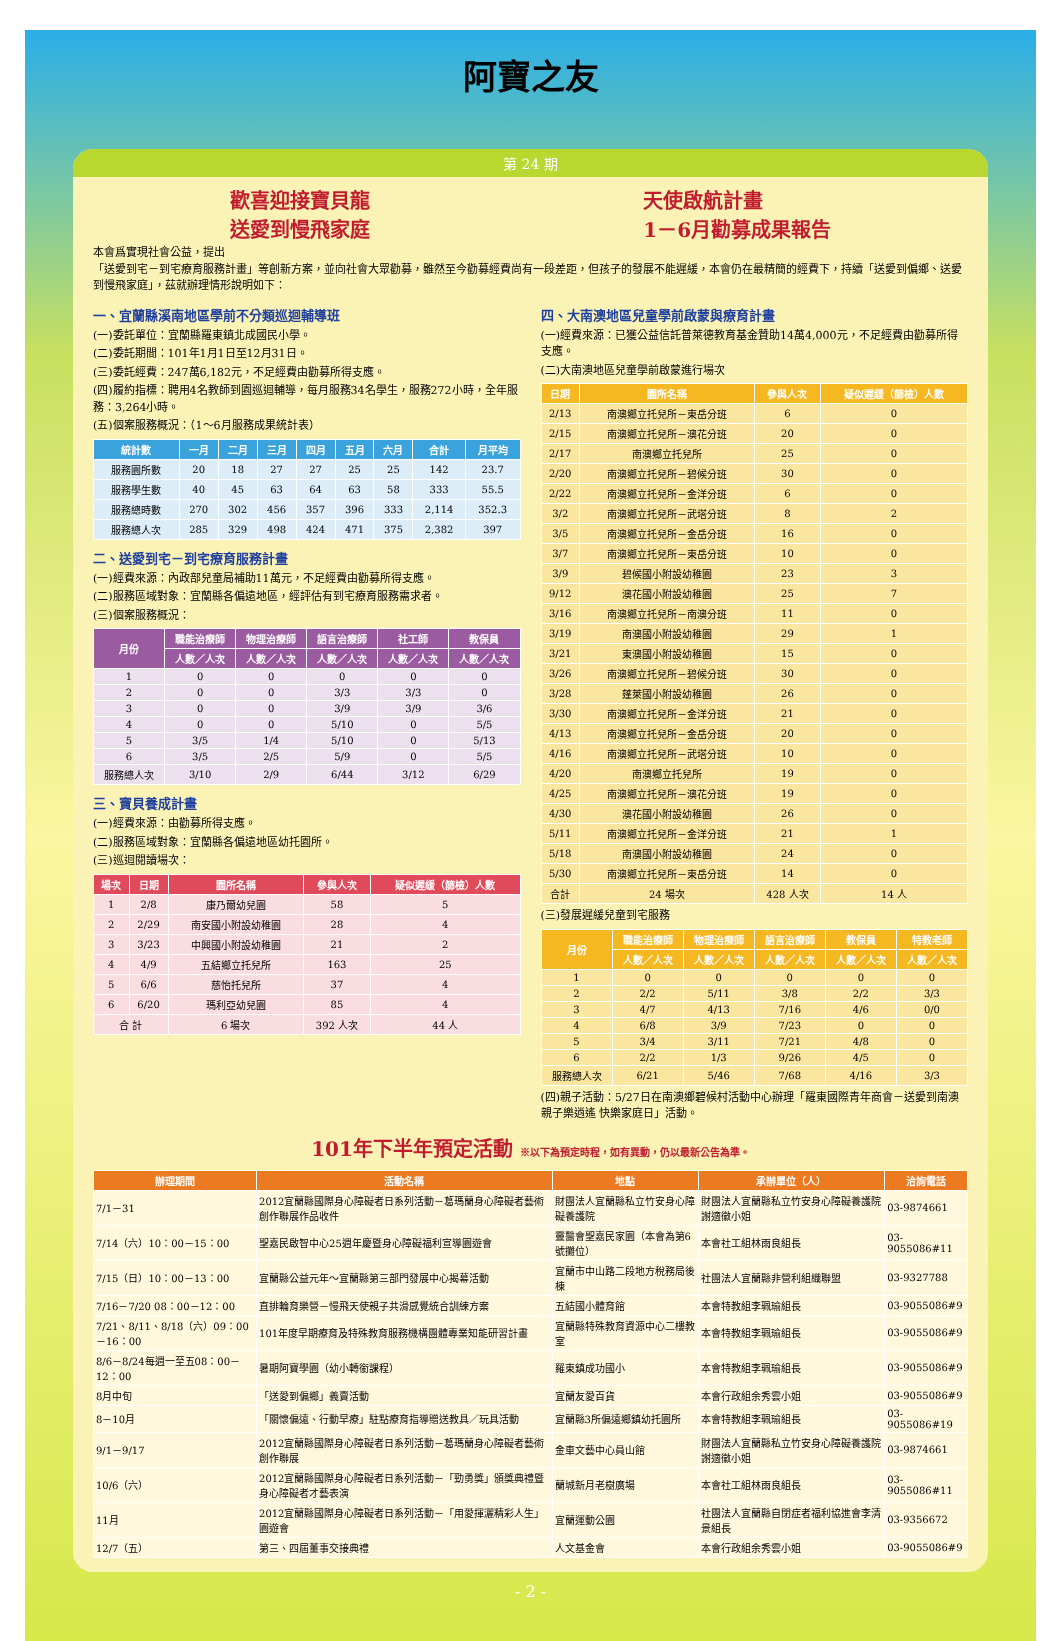阿寶之友
第 24 期
歡喜迎接寶貝龍
送愛到慢飛家庭
天使啟航計畫
1－6月勸募成果報告
本會爲實現社會公益，提出
「送愛到宅－到宅療育服務計畫」等創新方案，並向社會大眾勸募，雖然至今勸募經費尚有一段差距，但孩子的發展不能遲緩，本會仍在最精簡的經費下，持續「送愛到偏鄉、送愛到慢飛家庭」，茲就辦理情形說明如下：
一、宜蘭縣溪南地區學前不分類巡迴輔導班
(一)委託單位：宜蘭縣羅東鎮北成國民小學。
(二)委託期間：101年1月1日至12月31日。
(三)委託經費：247萬6,182元，不足經費由勸募所得支應。
(四)履約指標：聘用4名教師到園巡迴輔導，每月服務34名學生，服務272小時，全年服務：3,264小時。
(五)個案服務概況：（1～6月服務成果統計表）
| 統計數 | 一月 | 二月 | 三月 | 四月 | 五月 | 六月 | 合計 | 月平均 |
| --- | --- | --- | --- | --- | --- | --- | --- | --- |
| 服務園所數 | 20 | 18 | 27 | 27 | 25 | 25 | 142 | 23.7 |
| 服務學生數 | 40 | 45 | 63 | 64 | 63 | 58 | 333 | 55.5 |
| 服務總時數 | 270 | 302 | 456 | 357 | 396 | 333 | 2,114 | 352.3 |
| 服務總人次 | 285 | 329 | 498 | 424 | 471 | 375 | 2,382 | 397 |
二、送愛到宅－到宅療育服務計畫
(一)經費來源：內政部兒童局補助11萬元，不足經費由勸募所得支應。
(二)服務區域對象：宜蘭縣各偏遠地區，經評估有到宅療育服務需求者。
(三)個案服務概況：
| 月份 | 職能治療師 | 物理治療師 | 語言治療師 | 社工師 | 教保員 |
| --- | --- | --- | --- | --- | --- |
| | 人數／人次 | 人數／人次 | 人數／人次 | 人數／人次 | 人數／人次 |
| 1 | 0 | 0 | 0 | 0 | 0 |
| 2 | 0 | 0 | 3/3 | 3/3 | 0 |
| 3 | 0 | 0 | 3/9 | 3/9 | 3/6 |
| 4 | 0 | 0 | 5/10 | 0 | 5/5 |
| 5 | 3/5 | 1/4 | 5/10 | 0 | 5/13 |
| 6 | 3/5 | 2/5 | 5/9 | 0 | 5/5 |
| 服務總人次 | 3/10 | 2/9 | 6/44 | 3/12 | 6/29 |
三、寶貝養成計畫
(一)經費來源：由勸募所得支應。
(二)服務區域對象：宜蘭縣各偏遠地區幼托園所。
(三)巡迴閱讀場次：
| 場次 | 日期 | 園所名稱 | 參與人次 | 疑似遲緩（篩檢）人數 |
| --- | --- | --- | --- | --- |
| 1 | 2/8 | 康乃爾幼兒園 | 58 | 5 |
| 2 | 2/29 | 南安國小附設幼稚園 | 28 | 4 |
| 3 | 3/23 | 中興國小附設幼稚園 | 21 | 2 |
| 4 | 4/9 | 五結鄉立托兒所 | 163 | 25 |
| 5 | 6/6 | 慈怡托兒所 | 37 | 4 |
| 6 | 6/20 | 瑪利亞幼兒園 | 85 | 4 |
| 合 計 | | 6 場次 | 392 人次 | 44 人 |
四、大南澳地區兒童學前啟蒙與療育計畫
(一)經費來源：已獲公益信託普萊德教育基金贊助14萬4,000元，不足經費由勸募所得支應。
(二)大南澳地區兒童學前啟蒙進行場次
| 日期 | 園所名稱 | 參與人次 | 疑似遲緩（篩檢）人數 |
| --- | --- | --- | --- |
| 2/13 | 南澳鄉立托兒所－東岳分班 | 6 | 0 |
| 2/15 | 南澳鄉立托兒所－澳花分班 | 20 | 0 |
| 2/17 | 南澳鄉立托兒所 | 25 | 0 |
| 2/20 | 南澳鄉立托兒所－碧候分班 | 30 | 0 |
| 2/22 | 南澳鄉立托兒所－金洋分班 | 6 | 0 |
| 3/2 | 南澳鄉立托兒所－武塔分班 | 8 | 2 |
| 3/5 | 南澳鄉立托兒所－金岳分班 | 16 | 0 |
| 3/7 | 南澳鄉立托兒所－東岳分班 | 10 | 0 |
| 3/9 | 碧候國小附設幼稚園 | 23 | 3 |
| 9/12 | 澳花國小附設幼稚園 | 25 | 7 |
| 3/16 | 南澳鄉立托兒所－南澳分班 | 11 | 0 |
| 3/19 | 南澳國小附設幼稚園 | 29 | 1 |
| 3/21 | 東澳國小附設幼稚園 | 15 | 0 |
| 3/26 | 南澳鄉立托兒所－碧候分班 | 30 | 0 |
| 3/28 | 蓬萊國小附設幼稚園 | 26 | 0 |
| 3/30 | 南澳鄉立托兒所－金洋分班 | 21 | 0 |
| 4/13 | 南澳鄉立托兒所－金岳分班 | 20 | 0 |
| 4/16 | 南澳鄉立托兒所－武塔分班 | 10 | 0 |
| 4/20 | 南澳鄉立托兒所 | 19 | 0 |
| 4/25 | 南澳鄉立托兒所－澳花分班 | 19 | 0 |
| 4/30 | 澳花國小附設幼稚園 | 26 | 0 |
| 5/11 | 南澳鄉立托兒所－金洋分班 | 21 | 1 |
| 5/18 | 南澳國小附設幼稚園 | 24 | 0 |
| 5/30 | 南澳鄉立托兒所－東岳分班 | 14 | 0 |
| 合計 | 24 場次 | 428 人次 | 14 人 |
(三)發展遲緩兒童到宅服務
| 月份 | 職能治療師 | 物理治療師 | 語言治療師 | 教保員 | 特教老師 |
| --- | --- | --- | --- | --- | --- |
| | 人數／人次 | 人數／人次 | 人數／人次 | 人數／人次 | 人數／人次 |
| 1 | 0 | 0 | 0 | 0 | 0 |
| 2 | 2/2 | 5/11 | 3/8 | 2/2 | 3/3 |
| 3 | 4/7 | 4/13 | 7/16 | 4/6 | 0/0 |
| 4 | 6/8 | 3/9 | 7/23 | 0 | 0 |
| 5 | 3/4 | 3/11 | 7/21 | 4/8 | 0 |
| 6 | 2/2 | 1/3 | 9/26 | 4/5 | 0 |
| 服務總人次 | 6/21 | 5/46 | 7/68 | 4/16 | 3/3 |
(四)親子活動：5/27日在南澳鄉碧候村活動中心辦理「羅東國際青年商會－送愛到南澳 親子樂逍遙 快樂家庭日」活動。
101年下半年預定活動 ※以下為預定時程，如有異動，仍以最新公告為準。
| 辦理期間 | 活動名稱 | 地點 | 承辦單位（人） | 洽詢電話 |
| --- | --- | --- | --- | --- |
| 7/1－31 | 2012宜蘭縣國際身心障礙者日系列活動－葛瑪蘭身心障礙者藝術創作聯展作品收件 | 財團法人宜蘭縣私立竹安身心障礙養護院 | 財團法人宜蘭縣私立竹安身心障礙養護院謝適徽小姐 | 03-9874661 |
| 7/14（六）10：00－15：00 | 聖嘉民啟智中心25週年慶暨身心障礙福利宣導園遊會 | 靈醫會聖嘉民家園（本會為第6號攤位） | 本會社工組林雨良組長 | 03-9055086#11 |
| 7/15（日）10：00－13：00 | 宜蘭縣公益元年～宜蘭縣第三部門發展中心揭幕活動 | 宜蘭市中山路二段地方稅務局後棟 | 社團法人宜蘭縣非營利組織聯盟 | 03-9327788 |
| 7/16－7/20 08：00－12：00 | 直排輪育樂營－慢飛天使親子共滑感覺統合訓練方案 | 五結國小體育館 | 本會特教組李珮瑜組長 | 03-9055086#9 |
| 7/21、8/11、8/18（六）09：00－16：00 | 101年度早期療育及特殊教育服務機構團體專業知能研習計畫 | 宜蘭縣特殊教育資源中心二樓教室 | 本會特教組李珮瑜組長 | 03-9055086#9 |
| 8/6－8/24每週一至五08：00－12：00 | 暑期阿寶學園（幼小轉銜課程） | 羅東鎮成功國小 | 本會特教組李珮瑜組長 | 03-9055086#9 |
| 8月中旬 | 「送愛到偏鄉」義賣活動 | 宜蘭友愛百貨 | 本會行政組余秀雲小姐 | 03-9055086#9 |
| 8－10月 | 「關懷偏遠、行動早療」駐點療育指導贈送教具／玩具活動 | 宜蘭縣3所偏遠鄉鎮幼托園所 | 本會特教組李珮瑜組長 | 03-9055086#19 |
| 9/1－9/17 | 2012宜蘭縣國際身心障礙者日系列活動－葛瑪蘭身心障礙者藝術創作聯展 | 金車文藝中心員山館 | 財團法人宜蘭縣私立竹安身心障礙養護院謝適徽小姐 | 03-9874661 |
| 10/6（六） | 2012宜蘭縣國際身心障礙者日系列活動－「勁勇獎」頒獎典禮暨身心障礙者才藝表演 | 蘭城新月老樹廣場 | 本會社工組林雨良組長 | 03-9055086#11 |
| 11月 | 2012宜蘭縣國際身心障礙者日系列活動－「用愛揮灑精彩人生」園遊會 | 宜蘭運動公園 | 社團法人宜蘭縣自閉症者福利協進會李清景組長 | 03-9356672 |
| 12/7（五） | 第三、四屆董事交接典禮 | 人文基金會 | 本會行政組余秀雲小姐 | 03-9055086#9 |
- 2 -